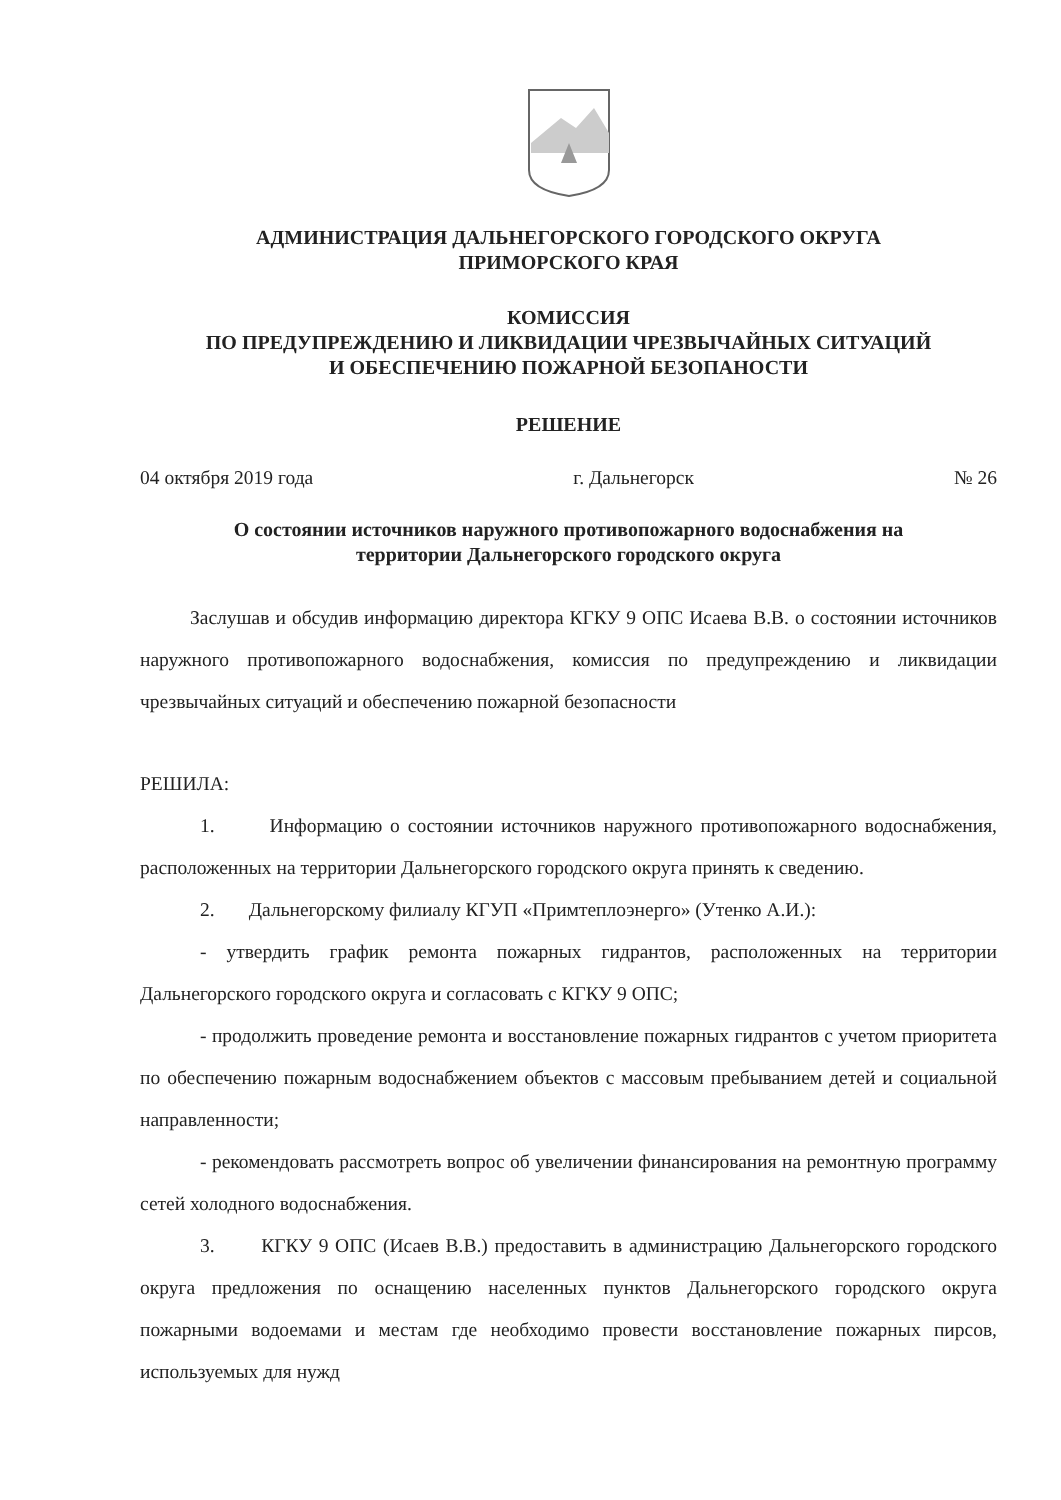АДМИНИСТРАЦИЯ ДАЛЬНЕГОРСКОГО ГОРОДСКОГО ОКРУГА
ПРИМОРСКОГО КРАЯ
КОМИССИЯ
ПО ПРЕДУПРЕЖДЕНИЮ И ЛИКВИДАЦИИ ЧРЕЗВЫЧАЙНЫХ СИТУАЦИЙ
И ОБЕСПЕЧЕНИЮ ПОЖАРНОЙ БЕЗОПАНОСТИ
РЕШЕНИЕ
04 октября 2019 года г. Дальнегорск № 26
О состоянии источников наружного противопожарного водоснабжения на
территории Дальнегорского городского округа
Заслушав и обсудив информацию директора КГКУ 9 ОПС Исаева В.В. о состоянии источников наружного противопожарного водоснабжения, комиссия по предупреждению и ликвидации чрезвычайных ситуаций и обеспечению пожарной безопасности
РЕШИЛА:
1. Информацию о состоянии источников наружного противопожарного водоснабжения, расположенных на территории Дальнегорского городского округа принять к сведению.
2. Дальнегорскому филиалу КГУП «Примтеплоэнерго» (Утенко А.И.):
- утвердить график ремонта пожарных гидрантов, расположенных на территории Дальнегорского городского округа и согласовать с КГКУ 9 ОПС;
- продолжить проведение ремонта и восстановление пожарных гидрантов с учетом приоритета по обеспечению пожарным водоснабжением объектов с массовым пребыванием детей и социальной направленности;
- рекомендовать рассмотреть вопрос об увеличении финансирования на ремонтную программу сетей холодного водоснабжения.
3. КГКУ 9 ОПС (Исаев В.В.) предоставить в администрацию Дальнегорского городского округа предложения по оснащению населенных пунктов Дальнегорского городского округа пожарными водоемами и местам где необходимо провести восстановление пожарных пирсов, используемых для нужд